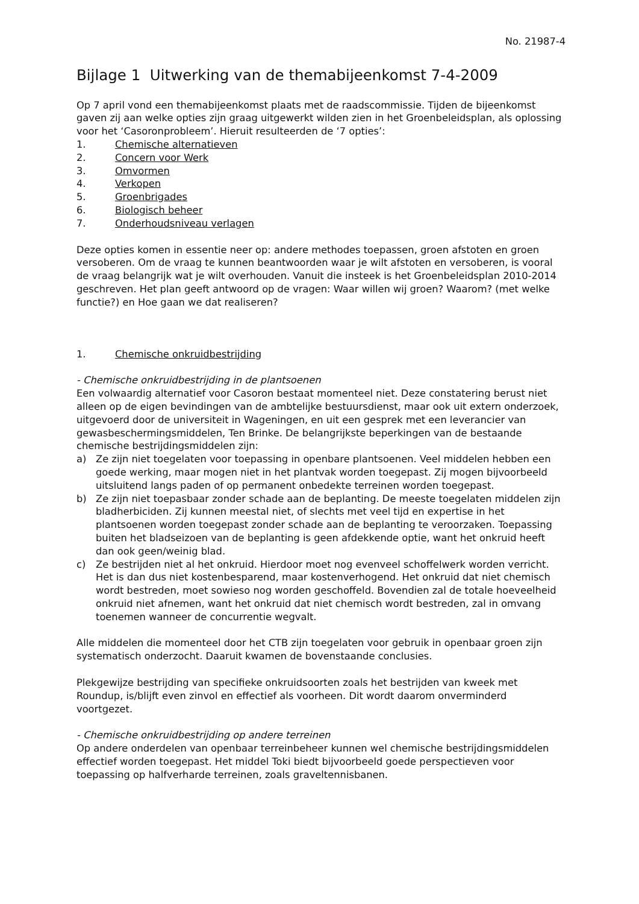No. 21987-4
Bijlage 1 Uitwerking van de themabijeenkomst 7-4-2009
Op 7 april vond een themabijeenkomst plaats met de raadscommissie. Tijden de bijeenkomst gaven zij aan welke opties zijn graag uitgewerkt wilden zien in het Groenbeleidsplan, als oplossing voor het ‘Casoronprobleem’. Hieruit resulteerden de ‘7 opties’:
1. Chemische alternatieven
2. Concern voor Werk
3. Omvormen
4. Verkopen
5. Groenbrigades
6. Biologisch beheer
7. Onderhoudsniveau verlagen
Deze opties komen in essentie neer op: andere methodes toepassen, groen afstoten en groen versoberen. Om de vraag te kunnen beantwoorden waar je wilt afstoten en versoberen, is vooral de vraag belangrijk wat je wilt overhouden. Vanuit die insteek is het Groenbeleidsplan 2010-2014 geschreven. Het plan geeft antwoord op de vragen: Waar willen wij groen? Waarom? (met welke functie?) en Hoe gaan we dat realiseren?
1. Chemische onkruidbestrijding
- Chemische onkruidbestrijding in de plantsoenen
Een volwaardig alternatief voor Casoron bestaat momenteel niet. Deze constatering berust niet alleen op de eigen bevindingen van de ambtelijke bestuursdienst, maar ook uit extern onderzoek, uitgevoerd door de universiteit in Wageningen, en uit een gesprek met een leverancier van gewasbeschermingsmiddelen, Ten Brinke. De belangrijkste beperkingen van de bestaande chemische bestrijdingsmiddelen zijn:
a) Ze zijn niet toegelaten voor toepassing in openbare plantsoenen. Veel middelen hebben een goede werking, maar mogen niet in het plantvak worden toegepast. Zij mogen bijvoorbeeld uitsluitend langs paden of op permanent onbedekte terreinen worden toegepast.
b) Ze zijn niet toepasbaar zonder schade aan de beplanting. De meeste toegelaten middelen zijn bladherbiciden. Zij kunnen meestal niet, of slechts met veel tijd en expertise in het plantsoenen worden toegepast zonder schade aan de beplanting te veroorzaken. Toepassing buiten het bladseizoen van de beplanting is geen afdekkende optie, want het onkruid heeft dan ook geen/weinig blad.
c) Ze bestrijden niet al het onkruid. Hierdoor moet nog evenveel schoffelwerk worden verricht. Het is dan dus niet kostenbesparend, maar kostenverhogend. Het onkruid dat niet chemisch wordt bestreden, moet sowieso nog worden geschoffeld. Bovendien zal de totale hoeveelheid onkruid niet afnemen, want het onkruid dat niet chemisch wordt bestreden, zal in omvang toenemen wanneer de concurrentie wegvalt.
Alle middelen die momenteel door het CTB zijn toegelaten voor gebruik in openbaar groen zijn systematisch onderzocht. Daaruit kwamen de bovenstaande conclusies.
Plekgewijze bestrijding van specifieke onkruidsoorten zoals het bestrijden van kweek met Roundup, is/blijft even zinvol en effectief als voorheen. Dit wordt daarom onverminderd voortgezet.
- Chemische onkruidbestrijding op andere terreinen
Op andere onderdelen van openbaar terreinbeheer kunnen wel chemische bestrijdingsmiddelen effectief worden toegepast. Het middel Toki biedt bijvoorbeeld goede perspectieven voor toepassing op halfverharde terreinen, zoals graveltennisbanen.